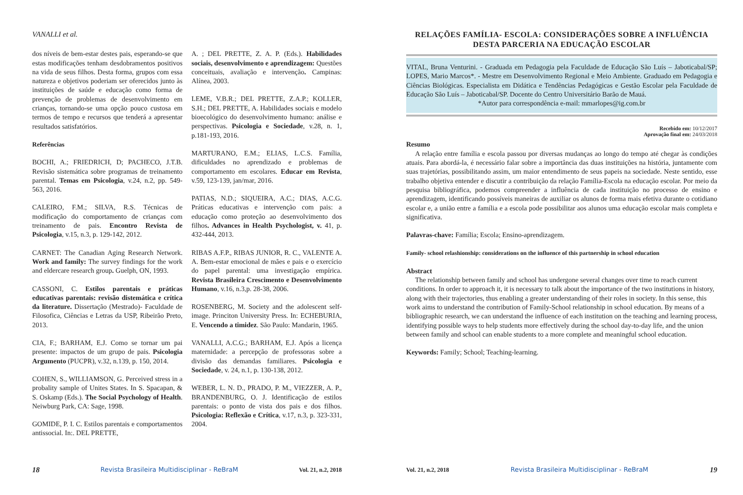VANALLI et al.
dos níveis de bem-estar destes pais, esperando-se que estas modificações tenham desdobramentos positivos na vida de seus filhos. Desta forma, grupos com essa natureza e objetivos poderiam ser oferecidos junto às instituições de saúde e educação como forma de prevenção de problemas de desenvolvimento em crianças, tornando-se uma opção pouco custosa em termos de tempo e recursos que tenderá a apresentar resultados satisfatórios.
Referências
BOCHI, A.; FRIEDRICH, D; PACHECO, J.T.B. Revisão sistemática sobre programas de treinamento parental. Temas em Psicologia, v.24, n.2, pp. 549-563, 2016.
CALEIRO, F.M.; SILVA, R.S. Técnicas de modificação do comportamento de crianças com treinamento de pais. Encontro Revista de Psicologia, v.15, n.3, p. 129-142, 2012.
CARNET: The Canadian Aging Research Network. Work and family: The survey findings for the work and eldercare research group. Guelph, ON, 1993.
CASSONI, C. Estilos parentais e práticas educativas parentais: revisão distemática e crítica da literature. Dissertação (Mestrado)- Faculdade de Filosofica, Ciências e Letras da USP, Ribeirão Preto, 2013.
CIA, F.; BARHAM, E.J. Como se tornar um pai presente: impactos de um grupo de pais. Psicologia Argumento (PUCPR), v.32, n.139, p. 150, 2014.
COHEN, S., WILLIAMSON, G. Perceived stress in a probality sample of Unites States. In S. Spacapan, & S. Oskamp (Eds.). The Social Psychology of Health. Neiwburg Park, CA: Sage, 1998.
GOMIDE, P. I. C. Estilos parentais e comportamentos antissocial. In:. DEL PRETTE,
A. ; DEL PRETTE, Z. A. P. (Eds.). Habilidades sociais, desenvolvimento e aprendizagem: Questões conceituais, avaliação e intervenção. Campinas: Alínea, 2003.
LEME, V.B.R.; DEL PRETTE, Z.A.P.; KOLLER, S.H.; DEL PRETTE, A. Habilidades sociais e modelo bioecológico do desenvolvimento humano: análise e perspectivas. Psicologia e Sociedade, v.28, n. 1, p.181-193, 2016.
MARTURANO, E.M.; ELIAS, L.C.S. Família, dificuldades no aprendizado e problemas de comportamento em escolares. Educar em Revista, v.59, 123-139, jan/mar, 2016.
PATIAS, N.D.; SIQUEIRA, A.C.; DIAS, A.C.G. Práticas educativas e intervenção com pais: a educação como proteção ao desenvolvimento dos filhos. Advances in Health Psychologist, v. 41, p. 432-444, 2013.
RIBAS A.F.P., RIBAS JUNIOR, R. C., VALENTE A. A. Bem-estar emocional de mães e pais e o exercício do papel parental: uma investigação empírica. Revista Brasileira Crescimento e Desenvolvimento Humano, v.16, n.3,p. 28-38, 2006.
ROSENBERG, M. Society and the adolescent self-image. Princiton University Press. In: ECHEBURIA, E. Vencendo a timidez. São Paulo: Mandarin, 1965.
VANALLI, A.C.G.; BARHAM, E.J. Após a licença maternidade: a percepção de professoras sobre a divisão das demandas familiares. Psicologia e Sociedade, v. 24, n.1, p. 130-138, 2012.
WEBER, L. N. D., PRADO, P. M., VIEZZER, A. P., BRANDENBURG, O. J. Identificação de estilos parentais: o ponto de vista dos pais e dos filhos. Psicologia: Reflexão e Crítica, v.17, n.3, p. 323-331, 2004.
18 Revista Brasileira Multidisciplinar - ReBraM Vol. 21, n.2, 2018
RELAÇÕES FAMÍLIA- ESCOLA: CONSIDERAÇÕES SOBRE A INFLUÊNCIA DESTA PARCERIA NA EDUCAÇÃO ESCOLAR
VITAL, Bruna Venturini. - Graduada em Pedagogia pela Faculdade de Educação São Luís – Jaboticabal/SP; LOPES, Mario Marcos*. - Mestre em Desenvolvimento Regional e Meio Ambiente. Graduado em Pedagogia e Ciências Biológicas. Especialista em Didática e Tendências Pedagógicas e Gestão Escolar pela Faculdade de Educação São Luís – Jaboticabal/SP. Docente do Centro Universitário Barão de Mauá.
*Autor para correspondência e-mail: mmarlopes@ig.com.br
Recebido em: 10/12/2017
Aprovação final em: 24/03/2018
Resumo
A relação entre família e escola passou por diversas mudanças ao longo do tempo até chegar às condições atuais. Para abordá-la, é necessário falar sobre a importância das duas instituições na história, juntamente com suas trajetórias, possibilitando assim, um maior entendimento de seus papeis na sociedade. Neste sentido, esse trabalho objetiva entender e discutir a contribuição da relação Família-Escola na educação escolar. Por meio da pesquisa bibliográfica, podemos compreender a influência de cada instituição no processo de ensino e aprendizagem, identificando possíveis maneiras de auxiliar os alunos de forma mais efetiva durante o cotidiano escolar e, a união entre a família e a escola pode possibilitar aos alunos uma educação escolar mais completa e significativa.
Palavras-chave: Família; Escola; Ensino-aprendizagem.
Family- school relashionship: considerations on the influence of this partnership in school education
Abstract
The relationship between family and school has undergone several changes over time to reach current conditions. In order to approach it, it is necessary to talk about the importance of the two institutions in history, along with their trajectories, thus enabling a greater understanding of their roles in society. In this sense, this work aims to understand the contribution of Family-School relationship in school education. By means of a bibliographic research, we can understand the influence of each institution on the teaching and learning process, identifying possible ways to help students more effectively during the school day-to-day life, and the union between family and school can enable students to a more complete and meaningful school education.
Keywords: Family; School; Teaching-learning.
Vol. 21, n.2, 2018 Revista Brasileira Multidisciplinar - ReBraM 19